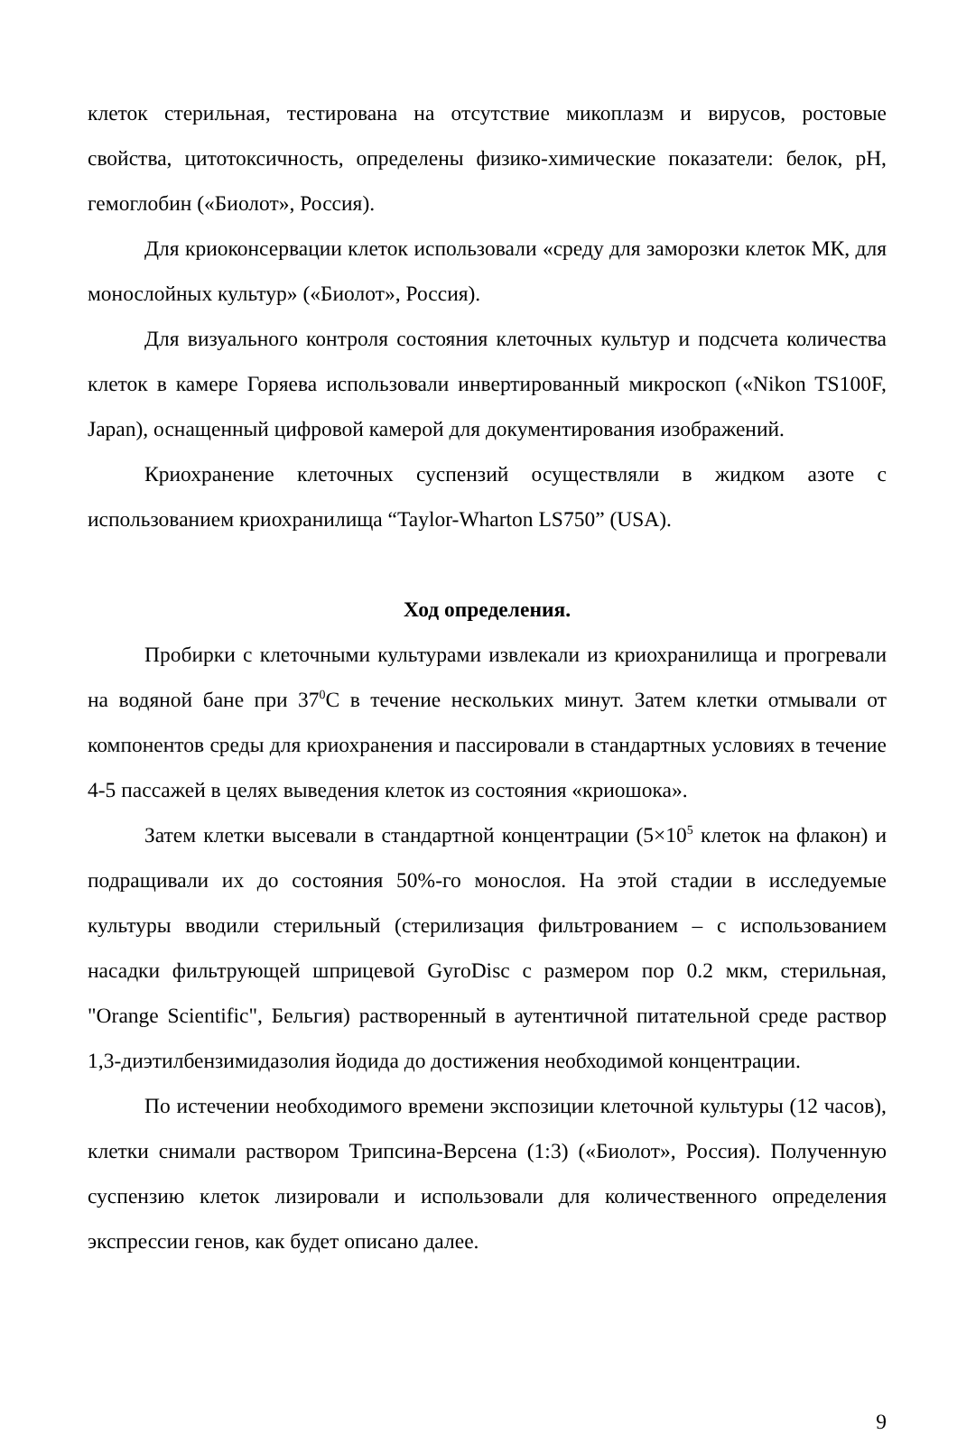клеток стерильная, тестирована на отсутствие микоплазм и вирусов, ростовые свойства, цитотоксичность, определены физико-химические показатели: белок, pH, гемоглобин («Биолот», Россия).
Для криоконсервации клеток использовали «среду для заморозки клеток МК, для монослойных культур» («Биолот», Россия).
Для визуального контроля состояния клеточных культур и подсчета количества клеток в камере Горяева использовали инвертированный микроскоп («Nikon TS100F, Japan), оснащенный цифровой камерой для документирования изображений.
Криохранение клеточных суспензий осуществляли в жидком азоте с использованием криохранилища “Taylor-Wharton LS750” (USA).
Ход определения.
Пробирки с клеточными культурами извлекали из криохранилища и прогревали на водяной бане при 37<sup>0</sup>С в течение нескольких минут. Затем клетки отмывали от компонентов среды для криохранения и пассировали в стандартных условиях в течение 4-5 пассажей в целях выведения клеток из состояния «криошока».
Затем клетки высевали в стандартной концентрации (5×10<sup>5</sup> клеток на флакон) и подращивали их до состояния 50%-го монослоя. На этой стадии в исследуемые культуры вводили стерильный (стерилизация фильтрованием – с использованием насадки фильтрующей шприцевой GyroDisc с размером пор 0.2 мкм, стерильная, "Orange Scientific", Бельгия) растворенный в аутентичной питательной среде раствор 1,3-диэтилбензимидазолия йодида до достижения необходимой концентрации.
По истечении необходимого времени экспозиции клеточной культуры (12 часов), клетки снимали раствором Трипсина-Версена (1:3) («Биолот», Россия). Полученную суспензию клеток лизировали и использовали для количественного определения экспрессии генов, как будет описано далее.
9